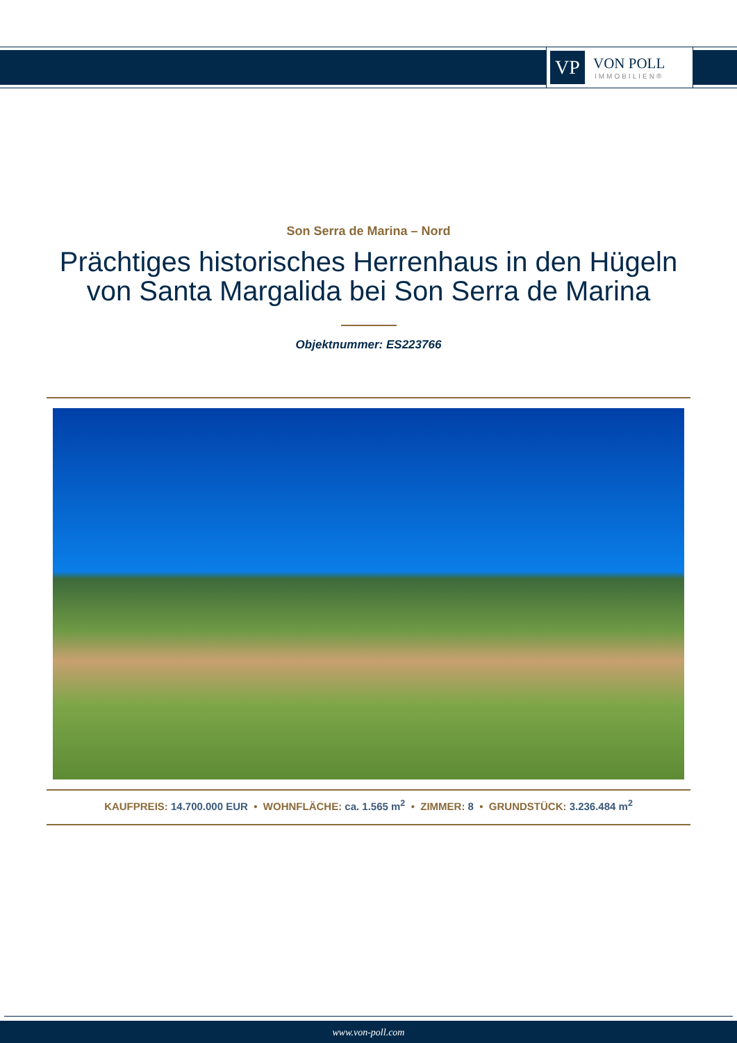VP
VON POLL
IMMOBILIEN®
Son Serra de Marina – Nord
Prächtiges historisches Herrenhaus in den Hügeln
von Santa Margalida bei Son Serra de Marina
Objektnummer: ES223766
KAUFPREIS: 14.700.000 EUR • WOHNFLÄCHE: ca. 1.565 m<sup>2</sup> • ZIMMER: 8 • GRUNDSTÜCK: 3.236.484 m<sup>2</sup>
www.von-poll.com